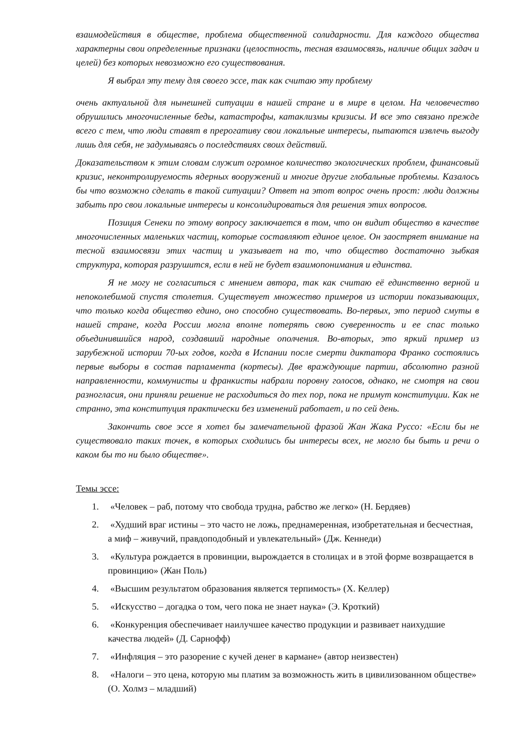взаимодействия в обществе, проблема общественной солидарности. Для каждого общества характерны свои определенные признаки (целостность, тесная взаимосвязь, наличие общих задач и целей) без которых невозможно его существования.
Я выбрал эту тему для своего эссе, так как считаю эту проблему
очень актуальной для нынешней ситуации в нашей стране и в мире в целом. На человечество обрушились многочисленные беды, катастрофы, катаклизмы кризисы. И все это связано прежде всего с тем, что люди ставят в прерогативу свои локальные интересы, пытаются извлечь выгоду лишь для себя, не задумываясь о последствиях своих действий.
Доказательством к этим словам служит огромное количество экологических проблем, финансовый кризис, неконтролируемость ядерных вооружений и многие другие глобальные проблемы. Казалось бы что возможно сделать в такой ситуации? Ответ на этот вопрос очень прост: люди должны забыть про свои локальные интересы и консолидироваться для решения этих вопросов.
Позиция Сенеки по этому вопросу заключается в том, что он видит общество в качестве многочисленных маленьких частиц, которые составляют единое целое. Он заостряет внимание на тесной взаимосвязи этих частиц и указывает на то, что общество достаточно зыбкая структура, которая разрушится, если в ней не будет взаимопонимания и единства.
Я не могу не согласиться с мнением автора, так как считаю её единственно верной и непоколебимой спустя столетия. Существует множество примеров из истории показывающих, что только когда общество едино, оно способно существовать. Во-первых, это период смуты в нашей стране, когда России могла вполне потерять свою суверенность и ее спас только объединившийся народ, создавший народные ополчения. Во-вторых, это яркий пример из зарубежной истории 70-ых годов, когда в Испании после смерти диктатора Франко состоялись первые выборы в состав парламента (кортесы). Две враждующие партии, абсолютно разной направленности, коммунисты и франкисты набрали поровну голосов, однако, не смотря на свои разногласия, они приняли решение не расходиться до тех пор, пока не примут конституции. Как не странно, эта конституция практически без изменений работает, и по сей день.
Закончить свое эссе я хотел бы замечательной фразой Жан Жака Руссо: «Если бы не существовало таких точек, в которых сходились бы интересы всех, не могло бы быть и речи о каком бы то ни было обществе».
Темы эссе:
1. «Человек – раб, потому что свобода трудна, рабство же легко» (Н. Бердяев)
2. «Худший враг истины – это часто не ложь, преднамеренная, изобретательная и бесчестная, а миф – живучий, правдоподобный и увлекательный» (Дж. Кеннеди)
3. «Культура рождается в провинции, вырождается в столицах и в этой форме возвращается в провинцию» (Жан Поль)
4. «Высшим результатом образования является терпимость» (Х. Келлер)
5. «Искусство – догадка о том, чего пока не знает наука» (Э. Кроткий)
6. «Конкуренция обеспечивает наилучшее качество продукции и развивает наихудшие качества людей» (Д. Сарнофф)
7. «Инфляция – это разорение с кучей денег в кармане» (автор неизвестен)
8. «Налоги – это цена, которую мы платим за возможность жить в цивилизованном обществе» (О. Холмз – младший)